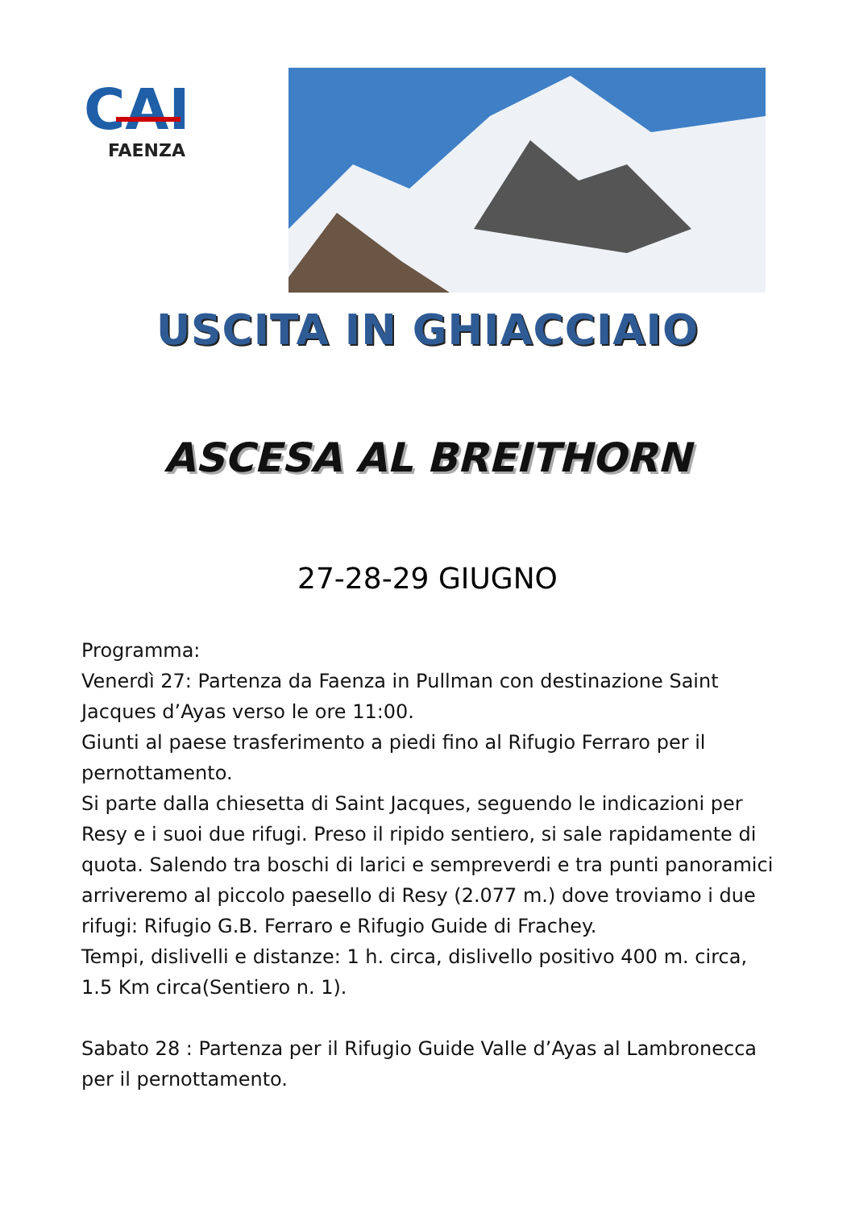CAI
FAENZA
USCITA IN GHIACCIAIO
ASCESA AL BREITHORN
27-28-29 GIUGNO
Programma:
Venerdì 27: Partenza da Faenza in Pullman con destinazione Saint Jacques d’Ayas verso le ore 11:00.
Giunti al paese trasferimento a piedi fino al Rifugio Ferraro per il pernottamento.
Si parte dalla chiesetta di Saint Jacques, seguendo le indicazioni per Resy e i suoi due rifugi. Preso il ripido sentiero, si sale rapidamente di quota. Salendo tra boschi di larici e sempreverdi e tra punti panoramici arriveremo al piccolo paesello di Resy (2.077 m.) dove troviamo i due rifugi: Rifugio G.B. Ferraro e Rifugio Guide di Frachey.
Tempi, dislivelli e distanze: 1 h. circa, dislivello positivo 400 m. circa, 1.5 Km circa(Sentiero n. 1).
Sabato 28 : Partenza per il Rifugio Guide Valle d’Ayas al Lambronecca per il pernottamento.